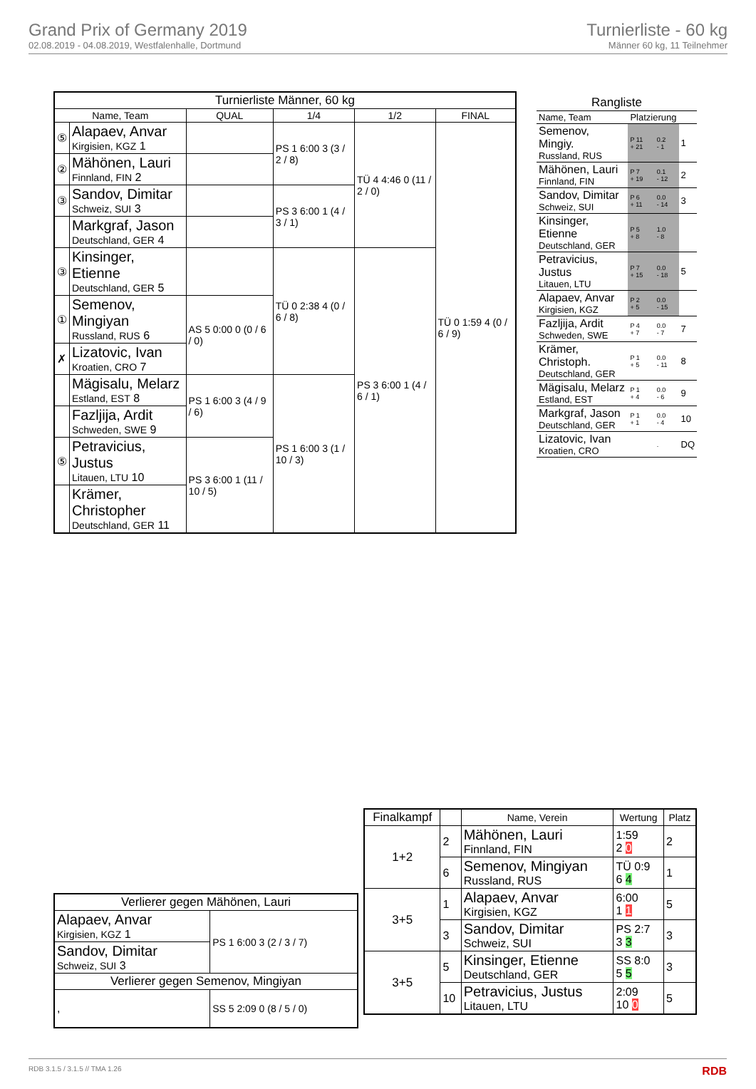Grand Prix of Germany 2019
02.08.2019 - 04.08.2019, Westfalenhalle, Dortmund
Turnierliste - 60 kg
Männer 60 kg, 11 Teilnehmer
| Turnierliste Männer, 60 kg | | | | | |
| --- | --- | --- | --- | --- | --- |
| Name, Team | | QUAL | 1/4 | 1/2 | FINAL |
| ⑤ | Alapaev, Anvar Kirgisien, KGZ 1 | | PS 1 6:00 3 (3 / 2 / 8) | TÜ 4 4:46 0 (11 / 2 / 0) | TÜ 0 1:59 4 (0 / 6 / 9) |
| ② | Mähönen, Lauri Finnland, FIN 2 | | | | |
| ③ | Sandov, Dimitar Schweiz, SUI 3 | | PS 3 6:00 1 (4 / 3 / 1) | | |
| | Markgraf, Jason Deutschland, GER 4 | | | | |
| ③ | Kinsinger, Etienne Deutschland, GER 5 | | TÜ 0 2:38 4 (0 / 6 / 8) | PS 3 6:00 1 (4 / 6 / 1) | |
| ① | Semenov, Mingiyan Russland, RUS 6 | AS 5 0:00 0 (0 / 6 / 0) | | | |
| ✗ | Lizatovic, Ivan Kroatien, CRO 7 | | | | |
| | Mägisalu, Melarz Estland, EST 8 | PS 1 6:00 3 (4 / 9 / 6) | PS 1 6:00 3 (1 / 10 / 3) | | |
| | Fazljija, Ardit Schweden, SWE 9 | | | | |
| ⑤ | Petravicius, Justus Litauen, LTU 10 | PS 3 6:00 1 (11 / 10 / 5) | | | |
| | Krämer, Christopher Deutschland, GER 11 | | | | |
| Rangliste | | | |
| Name, Team | Platzierung | | |
| Semenov, Mingiy. Russland, RUS | P 11 + 21 | 0.2 - 1 | 1 |
| Mähönen, Lauri Finnland, FIN | P 7 + 19 | 0.1 - 12 | 2 |
| Sandov, Dimitar Schweiz, SUI | P 6 + 11 | 0.0 - 14 | 3 |
| Kinsinger, Etienne Deutschland, GER | P 5 + 8 | 1.0 - 8 | |
| Petravicius, Justus Litauen, LTU | P 7 + 15 | 0.0 - 18 | 5 |
| Alapaev, Anvar Kirgisien, KGZ | P 2 + 5 | 0.0 - 15 | |
| Fazljija, Ardit Schweden, SWE | P 4 + 7 | 0.0 - 7 | 7 |
| Krämer, Christoph. Deutschland, GER | P 1 + 5 | 0.0 - 11 | 8 |
| Mägisalu, Melarz Estland, EST | P 1 + 4 | 0.0 - 6 | 9 |
| Markgraf, Jason Deutschland, GER | P 1 + 1 | 0.0 - 4 | 10 |
| Lizatovic, Ivan Kroatien, CRO | | . | DQ |
| Verlierer gegen Mähönen, Lauri | |
| --- | --- |
| Alapaev, Anvar Kirgisien, KGZ 1 | PS 1 6:00 3 (2 / 3 / 7) |
| Sandov, Dimitar Schweiz, SUI 3 | |
| Verlierer gegen Semenov, Mingiyan | |
| , | SS 5 2:09 0 (8 / 5 / 0) |
| Finalkampf | | Name, Verein | Wertung | Platz |
| --- | --- | --- | --- | --- |
| 1+2 | 2 | Mähönen, Lauri Finnland, FIN | 1:59 2 0 | 2 |
| | 6 | Semenov, Mingiyan Russland, RUS | TÜ 0:9 6 4 | 1 |
| 3+5 | 1 | Alapaev, Anvar Kirgisien, KGZ | 6:00 1 1 | 5 |
| | 3 | Sandov, Dimitar Schweiz, SUI | PS 2:7 3 3 | 3 |
| 3+5 | 5 | Kinsinger, Etienne Deutschland, GER | SS 8:0 5 5 | 3 |
| | 10 | Petravicius, Justus Litauen, LTU | 2:09 10 0 | 5 |
RDB 3.1.5 / 3.1.5 // TMA 1.26 RDB